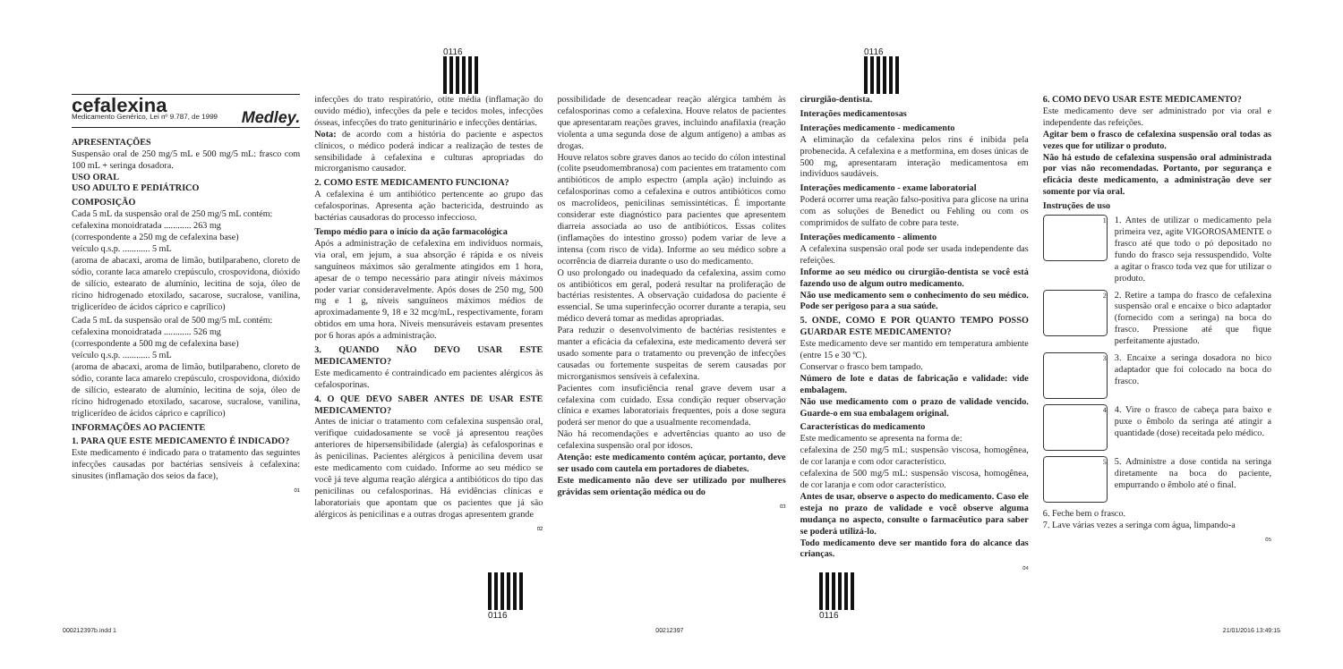0116
0116
cefalexina
Medicamento Genérico, Lei nº 9.787, de 1999 Medley.
APRESENTAÇÕES
Suspensão oral de 250 mg/5 mL e 500 mg/5 mL: frasco com 100 mL + seringa dosadora.
USO ORAL
USO ADULTO E PEDIÁTRICO
COMPOSIÇÃO
Cada 5 mL da suspensão oral de 250 mg/5 mL contém:
cefalexina monoidratada ............ 263 mg
(correspondente a 250 mg de cefalexina base)
veículo q.s.p. ............ 5 mL
(aroma de abacaxi, aroma de limão, butilparabeno, cloreto de sódio, corante laca amarelo crepúsculo, crospovidona, dióxido de silício, estearato de alumínio, lecitina de soja, óleo de rícino hidrogenado etoxilado, sacarose, sucralose, vanilina, triglicerídeo de ácidos cáprico e caprílico)
Cada 5 mL da suspensão oral de 500 mg/5 mL contém:
cefalexina monoidratada ............ 526 mg
(correspondente a 500 mg de cefalexina base)
veículo q.s.p. ............ 5 mL
(aroma de abacaxi, aroma de limão, butilparabeno, cloreto de sódio, corante laca amarelo crepúsculo, crospovidona, dióxido de silício, estearato de alumínio, lecitina de soja, óleo de rícino hidrogenado etoxilado, sacarose, sucralose, vanilina, triglicerídeo de ácidos cáprico e caprílico)
INFORMAÇÕES AO PACIENTE
1. PARA QUE ESTE MEDICAMENTO É INDICADO?
Este medicamento é indicado para o tratamento das seguintes infecções causadas por bactérias sensíveis à cefalexina: sinusites (inflamação dos seios da face),
01
infecções do trato respiratório, otite média (inflamação do ouvido médio), infecções da pele e tecidos moles, infecções ósseas, infecções do trato geniturinário e infecções dentárias.
Nota: de acordo com a história do paciente e aspectos clínicos, o médico poderá indicar a realização de testes de sensibilidade à cefalexina e culturas apropriadas do microrganismo causador.
2. COMO ESTE MEDICAMENTO FUNCIONA?
A cefalexina é um antibiótico pertencente ao grupo das cefalosporinas. Apresenta ação bactericida, destruindo as bactérias causadoras do processo infeccioso.
Tempo médio para o início da ação farmacológica
Após a administração de cefalexina em indivíduos normais, via oral, em jejum, a sua absorção é rápida e os níveis sanguíneos máximos são geralmente atingidos em 1 hora, apesar de o tempo necessário para atingir níveis máximos poder variar consideravelmente. Após doses de 250 mg, 500 mg e 1 g, níveis sanguíneos máximos médios de aproximadamente 9, 18 e 32 mcg/mL, respectivamente, foram obtidos em uma hora. Níveis mensuráveis estavam presentes por 6 horas após a administração.
3. QUANDO NÃO DEVO USAR ESTE MEDICAMENTO?
Este medicamento é contraindicado em pacientes alérgicos às cefalosporinas.
4. O QUE DEVO SABER ANTES DE USAR ESTE MEDICAMENTO?
Antes de iniciar o tratamento com cefalexina suspensão oral, verifique cuidadosamente se você já apresentou reações anteriores de hipersensibilidade (alergia) às cefalosporinas e às penicilinas. Pacientes alérgicos à penicilina devem usar este medicamento com cuidado. Informe ao seu médico se você já teve alguma reação alérgica a antibióticos do tipo das penicilinas ou cefalosporinas. Há evidências clínicas e laboratoriais que apontam que os pacientes que já são alérgicos às penicilinas e a outras drogas apresentem grande
02
possibilidade de desencadear reação alérgica também às cefalosporinas como a cefalexina. Houve relatos de pacientes que apresentaram reações graves, incluindo anafilaxia (reação violenta a uma segunda dose de algum antígeno) a ambas as drogas.
Houve relatos sobre graves danos ao tecido do cólon intestinal (colite pseudomembranosa) com pacientes em tratamento com antibióticos de amplo espectro (ampla ação) incluindo as cefalosporinas como a cefalexina e outros antibióticos como os macrolídeos, penicilinas semissintéticas. É importante considerar este diagnóstico para pacientes que apresentem diarreia associada ao uso de antibióticos. Essas colites (inflamações do intestino grosso) podem variar de leve a intensa (com risco de vida). Informe ao seu médico sobre a ocorrência de diarreia durante o uso do medicamento.
O uso prolongado ou inadequado da cefalexina, assim como os antibióticos em geral, poderá resultar na proliferação de bactérias resistentes. A observação cuidadosa do paciente é essencial. Se uma superinfecção ocorrer durante a terapia, seu médico deverá tomar as medidas apropriadas.
Para reduzir o desenvolvimento de bactérias resistentes e manter a eficácia da cefalexina, este medicamento deverá ser usado somente para o tratamento ou prevenção de infecções causadas ou fortemente suspeitas de serem causadas por microrganismos sensíveis à cefalexina.
Pacientes com insuficiência renal grave devem usar a cefalexina com cuidado. Essa condição requer observação clínica e exames laboratoriais frequentes, pois a dose segura poderá ser menor do que a usualmente recomendada.
Não há recomendações e advertências quanto ao uso de cefalexina suspensão oral por idosos.
Atenção: este medicamento contém açúcar, portanto, deve ser usado com cautela em portadores de diabetes.
Este medicamento não deve ser utilizado por mulheres grávidas sem orientação médica ou do
03
cirurgião-dentista.
Interações medicamentosas
Interações medicamento - medicamento
A eliminação da cefalexina pelos rins é inibida pela probenecida. A cefalexina e a metformina, em doses únicas de 500 mg, apresentaram interação medicamentosa em indivíduos saudáveis.
Interações medicamento - exame laboratorial
Poderá ocorrer uma reação falso-positiva para glicose na urina com as soluções de Benedict ou Fehling ou com os comprimidos de sulfato de cobre para teste.
Interações medicamento - alimento
A cefalexina suspensão oral pode ser usada independente das refeições.
Informe ao seu médico ou cirurgião-dentista se você está fazendo uso de algum outro medicamento.
Não use medicamento sem o conhecimento do seu médico. Pode ser perigoso para a sua saúde.
5. ONDE, COMO E POR QUANTO TEMPO POSSO GUARDAR ESTE MEDICAMENTO?
Este medicamento deve ser mantido em temperatura ambiente (entre 15 e 30 ºC).
Conservar o frasco bem tampado.
Número de lote e datas de fabricação e validade: vide embalagem.
Não use medicamento com o prazo de validade vencido. Guarde-o em sua embalagem original.
Características do medicamento
Este medicamento se apresenta na forma de:
cefalexina de 250 mg/5 mL: suspensão viscosa, homogênea, de cor laranja e com odor característico.
cefalexina de 500 mg/5 mL: suspensão viscosa, homogênea, de cor laranja e com odor característico.
Antes de usar, observe o aspecto do medicamento. Caso ele esteja no prazo de validade e você observe alguma mudança no aspecto, consulte o farmacêutico para saber se poderá utilizá-lo.
Todo medicamento deve ser mantido fora do alcance das crianças.
04
6. COMO DEVO USAR ESTE MEDICAMENTO?
Este medicamento deve ser administrado por via oral e independente das refeições.
Agitar bem o frasco de cefalexina suspensão oral todas as vezes que for utilizar o produto.
Não há estudo de cefalexina suspensão oral administrada por vias não recomendadas. Portanto, por segurança e eficácia deste medicamento, a administração deve ser somente por via oral.
Instruções de uso
1
1. Antes de utilizar o medicamento pela primeira vez, agite VIGOROSAMENTE o frasco até que todo o pó depositado no fundo do frasco seja ressuspendido. Volte a agitar o frasco toda vez que for utilizar o produto.
2
2. Retire a tampa do frasco de cefalexina suspensão oral e encaixe o bico adaptador (fornecido com a seringa) na boca do frasco. Pressione até que fique perfeitamente ajustado.
3
3. Encaixe a seringa dosadora no bico adaptador que foi colocado na boca do frasco.
4
4. Vire o frasco de cabeça para baixo e puxe o êmbolo da seringa até atingir a quantidade (dose) receitada pelo médico.
5
5. Administre a dose contida na seringa diretamente na boca do paciente, empurrando o êmbolo até o final.
6. Feche bem o frasco.
7. Lave várias vezes a seringa com água, limpando-a
05
0116 0116
000212397b.indd 1 00212397 21/01/2016 13:49:15